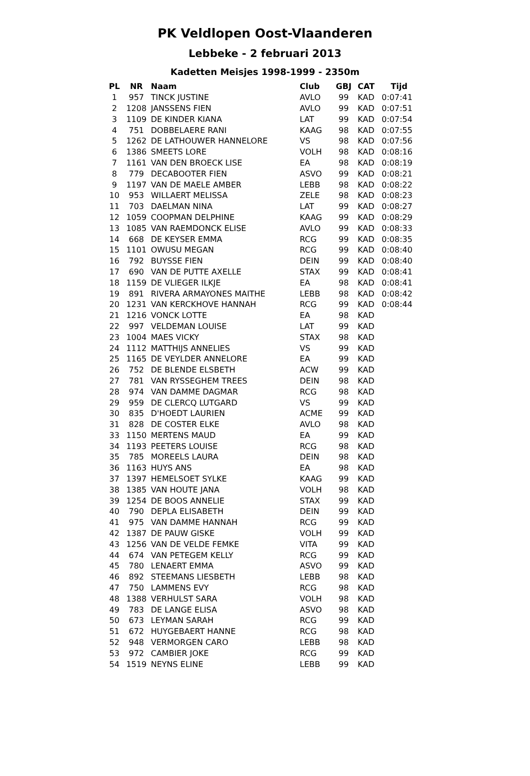PK Veldlopen Oost-Vlaanderen
Lebbeke - 2 februari 2013
Kadetten Meisjes 1998-1999 - 2350m
| PL | NR | Naam | Club | GBJ | CAT | Tijd |
| --- | --- | --- | --- | --- | --- | --- |
| 1 | 957 | TINCK JUSTINE | AVLO | 99 | KAD | 0:07:41 |
| 2 | 1208 | JANSSENS FIEN | AVLO | 99 | KAD | 0:07:51 |
| 3 | 1109 | DE KINDER KIANA | LAT | 99 | KAD | 0:07:54 |
| 4 | 751 | DOBBELAERE RANI | KAAG | 98 | KAD | 0:07:55 |
| 5 | 1262 | DE LATHOUWER HANNELORE | VS | 98 | KAD | 0:07:56 |
| 6 | 1386 | SMEETS LORE | VOLH | 98 | KAD | 0:08:16 |
| 7 | 1161 | VAN DEN BROECK LISE | EA | 98 | KAD | 0:08:19 |
| 8 | 779 | DECABOOTER FIEN | ASVO | 99 | KAD | 0:08:21 |
| 9 | 1197 | VAN DE MAELE AMBER | LEBB | 98 | KAD | 0:08:22 |
| 10 | 953 | WILLAERT MELISSA | ZELE | 98 | KAD | 0:08:23 |
| 11 | 703 | DAELMAN NINA | LAT | 99 | KAD | 0:08:27 |
| 12 | 1059 | COOPMAN DELPHINE | KAAG | 99 | KAD | 0:08:29 |
| 13 | 1085 | VAN RAEMDONCK ELISE | AVLO | 99 | KAD | 0:08:33 |
| 14 | 668 | DE KEYSER EMMA | RCG | 99 | KAD | 0:08:35 |
| 15 | 1101 | OWUSU MEGAN | RCG | 99 | KAD | 0:08:40 |
| 16 | 792 | BUYSSE FIEN | DEIN | 99 | KAD | 0:08:40 |
| 17 | 690 | VAN DE PUTTE AXELLE | STAX | 99 | KAD | 0:08:41 |
| 18 | 1159 | DE VLIEGER ILKJE | EA | 98 | KAD | 0:08:41 |
| 19 | 891 | RIVERA ARMAYONES MAITHE | LEBB | 98 | KAD | 0:08:42 |
| 20 | 1231 | VAN KERCKHOVE HANNAH | RCG | 99 | KAD | 0:08:44 |
| 21 | 1216 | VONCK LOTTE | EA | 98 | KAD | |
| 22 | 997 | VELDEMAN LOUISE | LAT | 99 | KAD | |
| 23 | 1004 | MAES VICKY | STAX | 98 | KAD | |
| 24 | 1112 | MATTHIJS ANNELIES | VS | 99 | KAD | |
| 25 | 1165 | DE VEYLDER ANNELORE | EA | 99 | KAD | |
| 26 | 752 | DE BLENDE ELSBETH | ACW | 99 | KAD | |
| 27 | 781 | VAN RYSSEGHEM TREES | DEIN | 98 | KAD | |
| 28 | 974 | VAN DAMME DAGMAR | RCG | 98 | KAD | |
| 29 | 959 | DE CLERCQ LUTGARD | VS | 99 | KAD | |
| 30 | 835 | D'HOEDT LAURIEN | ACME | 99 | KAD | |
| 31 | 828 | DE COSTER ELKE | AVLO | 98 | KAD | |
| 33 | 1150 | MERTENS MAUD | EA | 99 | KAD | |
| 34 | 1193 | PEETERS LOUISE | RCG | 98 | KAD | |
| 35 | 785 | MOREELS LAURA | DEIN | 98 | KAD | |
| 36 | 1163 | HUYS ANS | EA | 98 | KAD | |
| 37 | 1397 | HEMELSOET SYLKE | KAAG | 99 | KAD | |
| 38 | 1385 | VAN HOUTE JANA | VOLH | 98 | KAD | |
| 39 | 1254 | DE BOOS ANNELIE | STAX | 99 | KAD | |
| 40 | 790 | DEPLA ELISABETH | DEIN | 99 | KAD | |
| 41 | 975 | VAN DAMME HANNAH | RCG | 99 | KAD | |
| 42 | 1387 | DE PAUW GISKE | VOLH | 99 | KAD | |
| 43 | 1256 | VAN DE VELDE FEMKE | VITA | 99 | KAD | |
| 44 | 674 | VAN PETEGEM KELLY | RCG | 99 | KAD | |
| 45 | 780 | LENAERT EMMA | ASVO | 99 | KAD | |
| 46 | 892 | STEEMANS LIESBETH | LEBB | 98 | KAD | |
| 47 | 750 | LAMMENS EVY | RCG | 98 | KAD | |
| 48 | 1388 | VERHULST SARA | VOLH | 98 | KAD | |
| 49 | 783 | DE LANGE ELISA | ASVO | 98 | KAD | |
| 50 | 673 | LEYMAN SARAH | RCG | 99 | KAD | |
| 51 | 672 | HUYGEBAERT HANNE | RCG | 98 | KAD | |
| 52 | 948 | VERMORGEN CARO | LEBB | 98 | KAD | |
| 53 | 972 | CAMBIER JOKE | RCG | 99 | KAD | |
| 54 | 1519 | NEYNS ELINE | LEBB | 99 | KAD | |